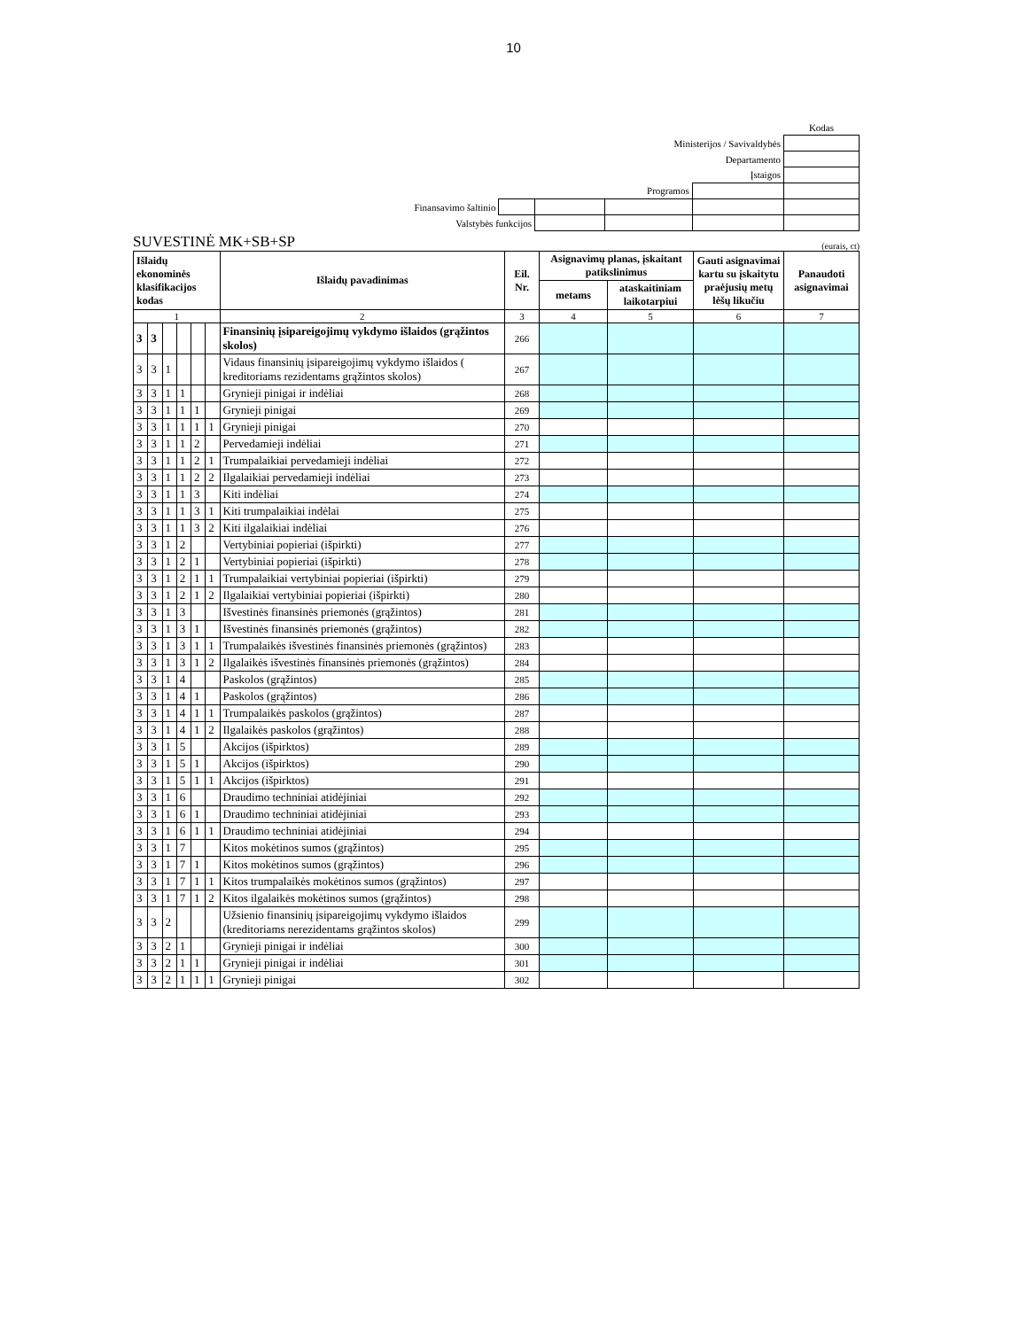10
| | | | | | Kodas |
| Ministerijos / Savivaldybės | | | | | |
| Departamento | | | | | |
| Įstaigos | | | | | |
| Programos | | | | | |
| Finansavimo šaltinio | | | | | |
| Valstybės funkcijos | | | | | |
SUVESTINĖ MK+SB+SP (eurais, ct)
| Išlaidų ekonominės klasifikacijos kodas | | | | | | Išlaidų pavadinimas | Eil. Nr. | Asignavimų planas, įskaitant patikslinimus | | Gauti asignavimai kartu su įskaitytu praėjusių metų lėšų likučiu | Panaudoti asignavimai |
| --- | --- | --- | --- | --- | --- | --- | --- | --- | --- | --- | --- |
| | | | | | | | | metams | ataskaitiniam laikotarpiui | | |
| 1 | | | | | | 2 | 3 | 4 | 5 | 6 | 7 |
| 3 | 3 | | | | | Finansinių įsipareigojimų vykdymo išlaidos (grąžintos skolos) | 266 | | | | |
| 3 | 3 | 1 | | | | Vidaus finansinių įsipareigojimų vykdymo išlaidos ( kreditoriams rezidentams grąžintos skolos) | 267 | | | | |
| 3 | 3 | 1 | 1 | | | Grynieji pinigai ir indėliai | 268 | | | | |
| 3 | 3 | 1 | 1 | 1 | | Grynieji pinigai | 269 | | | | |
| 3 | 3 | 1 | 1 | 1 | 1 | Grynieji pinigai | 270 | | | | |
| 3 | 3 | 1 | 1 | 2 | | Pervedamieji indėliai | 271 | | | | |
| 3 | 3 | 1 | 1 | 2 | 1 | Trumpalaikiai pervedamieji indėliai | 272 | | | | |
| 3 | 3 | 1 | 1 | 2 | 2 | Ilgalaikiai pervedamieji indėliai | 273 | | | | |
| 3 | 3 | 1 | 1 | 3 | | Kiti indėliai | 274 | | | | |
| 3 | 3 | 1 | 1 | 3 | 1 | Kiti trumpalaikiai indėlai | 275 | | | | |
| 3 | 3 | 1 | 1 | 3 | 2 | Kiti ilgalaikiai indėliai | 276 | | | | |
| 3 | 3 | 1 | 2 | | | Vertybiniai popieriai (išpirkti) | 277 | | | | |
| 3 | 3 | 1 | 2 | 1 | | Vertybiniai popieriai (išpirkti) | 278 | | | | |
| 3 | 3 | 1 | 2 | 1 | 1 | Trumpalaikiai vertybiniai popieriai (išpirkti) | 279 | | | | |
| 3 | 3 | 1 | 2 | 1 | 2 | Ilgalaikiai vertybiniai popieriai (išpirkti) | 280 | | | | |
| 3 | 3 | 1 | 3 | | | Išvestinės finansinės priemonės (grąžintos) | 281 | | | | |
| 3 | 3 | 1 | 3 | 1 | | Išvestinės finansinės priemonės (grąžintos) | 282 | | | | |
| 3 | 3 | 1 | 3 | 1 | 1 | Trumpalaikės išvestinės finansinės priemonės (grąžintos) | 283 | | | | |
| 3 | 3 | 1 | 3 | 1 | 2 | Ilgalaikės išvestinės finansinės priemonės (grąžintos) | 284 | | | | |
| 3 | 3 | 1 | 4 | | | Paskolos (grąžintos) | 285 | | | | |
| 3 | 3 | 1 | 4 | 1 | | Paskolos (grąžintos) | 286 | | | | |
| 3 | 3 | 1 | 4 | 1 | 1 | Trumpalaikės paskolos (grąžintos) | 287 | | | | |
| 3 | 3 | 1 | 4 | 1 | 2 | Ilgalaikės paskolos (grąžintos) | 288 | | | | |
| 3 | 3 | 1 | 5 | | | Akcijos (išpirktos) | 289 | | | | |
| 3 | 3 | 1 | 5 | 1 | | Akcijos (išpirktos) | 290 | | | | |
| 3 | 3 | 1 | 5 | 1 | 1 | Akcijos (išpirktos) | 291 | | | | |
| 3 | 3 | 1 | 6 | | | Draudimo techniniai atidėjiniai | 292 | | | | |
| 3 | 3 | 1 | 6 | 1 | | Draudimo techniniai atidėjiniai | 293 | | | | |
| 3 | 3 | 1 | 6 | 1 | 1 | Draudimo techniniai atidėjiniai | 294 | | | | |
| 3 | 3 | 1 | 7 | | | Kitos mokėtinos sumos (grąžintos) | 295 | | | | |
| 3 | 3 | 1 | 7 | 1 | | Kitos mokėtinos sumos (grąžintos) | 296 | | | | |
| 3 | 3 | 1 | 7 | 1 | 1 | Kitos trumpalaikės mokėtinos sumos (grąžintos) | 297 | | | | |
| 3 | 3 | 1 | 7 | 1 | 2 | Kitos ilgalaikės mokėtinos sumos (grąžintos) | 298 | | | | |
| 3 | 3 | 2 | | | | Užsienio finansinių įsipareigojimų vykdymo išlaidos (kreditoriams nerezidentams grąžintos skolos) | 299 | | | | |
| 3 | 3 | 2 | 1 | | | Grynieji pinigai ir indėliai | 300 | | | | |
| 3 | 3 | 2 | 1 | 1 | | Grynieji pinigai ir indėliai | 301 | | | | |
| 3 | 3 | 2 | 1 | 1 | 1 | Grynieji pinigai | 302 | | | | |